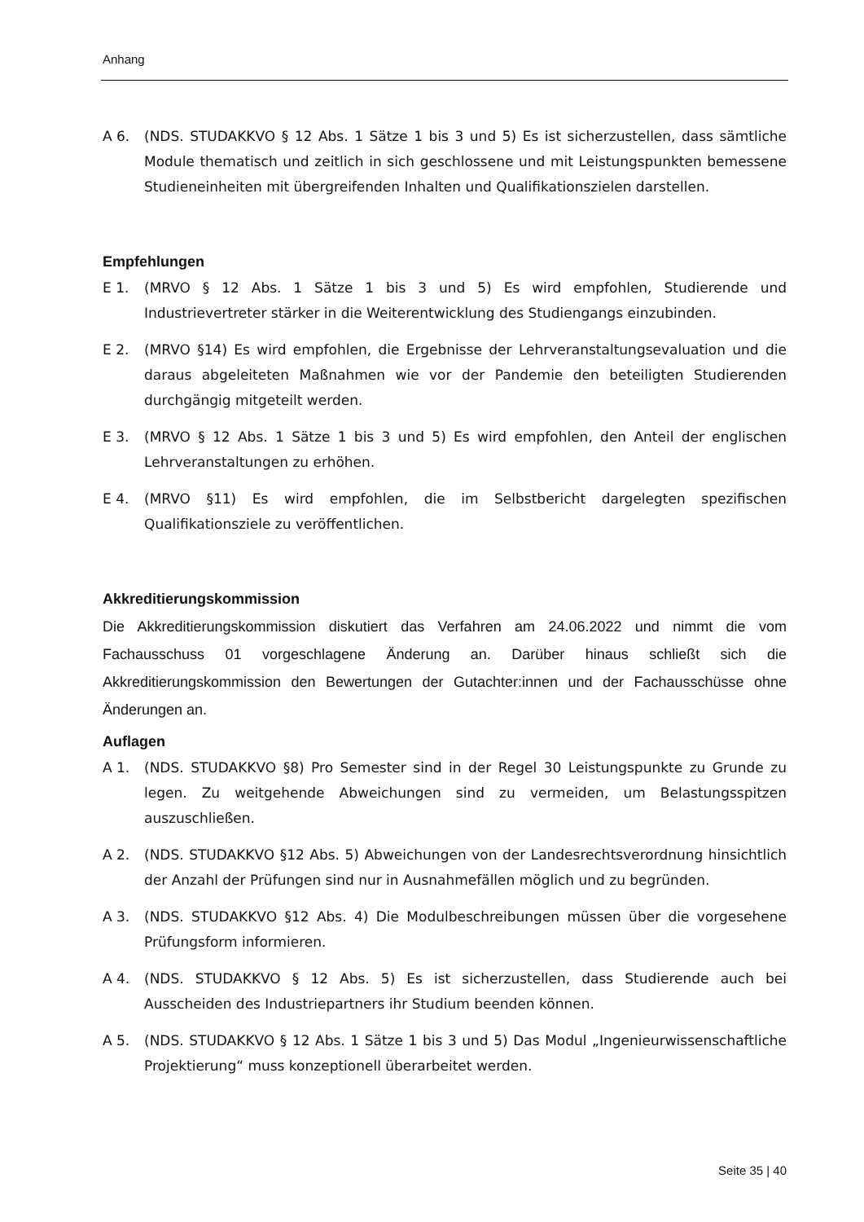Anhang
A 6. (NDS. STUDAKKVO § 12 Abs. 1 Sätze 1 bis 3 und 5) Es ist sicherzustellen, dass sämtliche Module thematisch und zeitlich in sich geschlossene und mit Leistungspunkten bemessene Studieneinheiten mit übergreifenden Inhalten und Qualifikationszielen darstellen.
Empfehlungen
E 1. (MRVO § 12 Abs. 1 Sätze 1 bis 3 und 5) Es wird empfohlen, Studierende und Industrievertreter stärker in die Weiterentwicklung des Studiengangs einzubinden.
E 2. (MRVO §14) Es wird empfohlen, die Ergebnisse der Lehrveranstaltungsevaluation und die daraus abgeleiteten Maßnahmen wie vor der Pandemie den beteiligten Studierenden durchgängig mitgeteilt werden.
E 3. (MRVO § 12 Abs. 1 Sätze 1 bis 3 und 5) Es wird empfohlen, den Anteil der englischen Lehrveranstaltungen zu erhöhen.
E 4. (MRVO §11) Es wird empfohlen, die im Selbstbericht dargelegten spezifischen Qualifikationsziele zu veröffentlichen.
Akkreditierungskommission
Die Akkreditierungskommission diskutiert das Verfahren am 24.06.2022 und nimmt die vom Fachausschuss 01 vorgeschlagene Änderung an. Darüber hinaus schließt sich die Akkreditierungskommission den Bewertungen der Gutachter:innen und der Fachausschüsse ohne Änderungen an.
Auflagen
A 1. (NDS. STUDAKKVO §8) Pro Semester sind in der Regel 30 Leistungspunkte zu Grunde zu legen. Zu weitgehende Abweichungen sind zu vermeiden, um Belastungsspitzen auszuschließen.
A 2. (NDS. STUDAKKVO §12 Abs. 5) Abweichungen von der Landesrechtsverordnung hinsichtlich der Anzahl der Prüfungen sind nur in Ausnahmefällen möglich und zu begründen.
A 3. (NDS. STUDAKKVO §12 Abs. 4) Die Modulbeschreibungen müssen über die vorgesehene Prüfungsform informieren.
A 4. (NDS. STUDAKKVO § 12 Abs. 5) Es ist sicherzustellen, dass Studierende auch bei Ausscheiden des Industriepartners ihr Studium beenden können.
A 5. (NDS. STUDAKKVO § 12 Abs. 1 Sätze 1 bis 3 und 5) Das Modul „Ingenieurwissenschaftliche Projektierung“ muss konzeptionell überarbeitet werden.
Seite 35 | 40